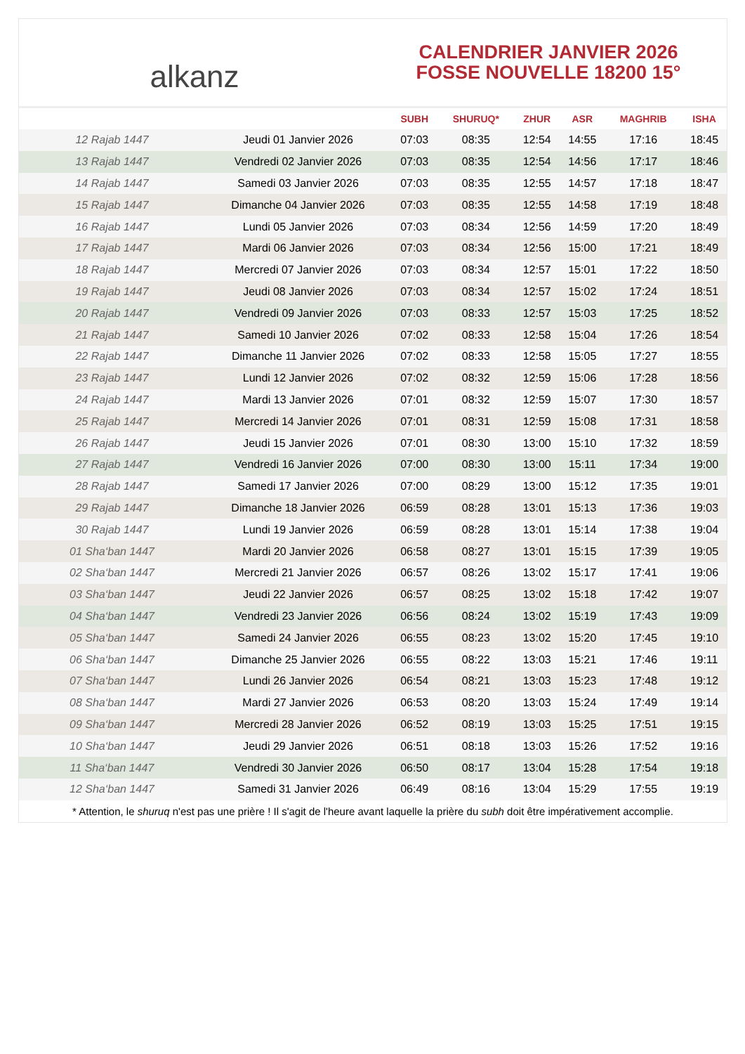alkanz
CALENDRIER JANVIER 2026
FOSSE NOUVELLE 18200 15°
| | | SUBH | SHURUQ* | ZHUR | ASR | MAGHRIB | ISHA |
| --- | --- | --- | --- | --- | --- | --- | --- |
| 12 Rajab 1447 | Jeudi 01 Janvier 2026 | 07:03 | 08:35 | 12:54 | 14:55 | 17:16 | 18:45 |
| 13 Rajab 1447 | Vendredi 02 Janvier 2026 | 07:03 | 08:35 | 12:54 | 14:56 | 17:17 | 18:46 |
| 14 Rajab 1447 | Samedi 03 Janvier 2026 | 07:03 | 08:35 | 12:55 | 14:57 | 17:18 | 18:47 |
| 15 Rajab 1447 | Dimanche 04 Janvier 2026 | 07:03 | 08:35 | 12:55 | 14:58 | 17:19 | 18:48 |
| 16 Rajab 1447 | Lundi 05 Janvier 2026 | 07:03 | 08:34 | 12:56 | 14:59 | 17:20 | 18:49 |
| 17 Rajab 1447 | Mardi 06 Janvier 2026 | 07:03 | 08:34 | 12:56 | 15:00 | 17:21 | 18:49 |
| 18 Rajab 1447 | Mercredi 07 Janvier 2026 | 07:03 | 08:34 | 12:57 | 15:01 | 17:22 | 18:50 |
| 19 Rajab 1447 | Jeudi 08 Janvier 2026 | 07:03 | 08:34 | 12:57 | 15:02 | 17:24 | 18:51 |
| 20 Rajab 1447 | Vendredi 09 Janvier 2026 | 07:03 | 08:33 | 12:57 | 15:03 | 17:25 | 18:52 |
| 21 Rajab 1447 | Samedi 10 Janvier 2026 | 07:02 | 08:33 | 12:58 | 15:04 | 17:26 | 18:54 |
| 22 Rajab 1447 | Dimanche 11 Janvier 2026 | 07:02 | 08:33 | 12:58 | 15:05 | 17:27 | 18:55 |
| 23 Rajab 1447 | Lundi 12 Janvier 2026 | 07:02 | 08:32 | 12:59 | 15:06 | 17:28 | 18:56 |
| 24 Rajab 1447 | Mardi 13 Janvier 2026 | 07:01 | 08:32 | 12:59 | 15:07 | 17:30 | 18:57 |
| 25 Rajab 1447 | Mercredi 14 Janvier 2026 | 07:01 | 08:31 | 12:59 | 15:08 | 17:31 | 18:58 |
| 26 Rajab 1447 | Jeudi 15 Janvier 2026 | 07:01 | 08:30 | 13:00 | 15:10 | 17:32 | 18:59 |
| 27 Rajab 1447 | Vendredi 16 Janvier 2026 | 07:00 | 08:30 | 13:00 | 15:11 | 17:34 | 19:00 |
| 28 Rajab 1447 | Samedi 17 Janvier 2026 | 07:00 | 08:29 | 13:00 | 15:12 | 17:35 | 19:01 |
| 29 Rajab 1447 | Dimanche 18 Janvier 2026 | 06:59 | 08:28 | 13:01 | 15:13 | 17:36 | 19:03 |
| 30 Rajab 1447 | Lundi 19 Janvier 2026 | 06:59 | 08:28 | 13:01 | 15:14 | 17:38 | 19:04 |
| 01 Sha‘ban 1447 | Mardi 20 Janvier 2026 | 06:58 | 08:27 | 13:01 | 15:15 | 17:39 | 19:05 |
| 02 Sha‘ban 1447 | Mercredi 21 Janvier 2026 | 06:57 | 08:26 | 13:02 | 15:17 | 17:41 | 19:06 |
| 03 Sha‘ban 1447 | Jeudi 22 Janvier 2026 | 06:57 | 08:25 | 13:02 | 15:18 | 17:42 | 19:07 |
| 04 Sha‘ban 1447 | Vendredi 23 Janvier 2026 | 06:56 | 08:24 | 13:02 | 15:19 | 17:43 | 19:09 |
| 05 Sha‘ban 1447 | Samedi 24 Janvier 2026 | 06:55 | 08:23 | 13:02 | 15:20 | 17:45 | 19:10 |
| 06 Sha‘ban 1447 | Dimanche 25 Janvier 2026 | 06:55 | 08:22 | 13:03 | 15:21 | 17:46 | 19:11 |
| 07 Sha‘ban 1447 | Lundi 26 Janvier 2026 | 06:54 | 08:21 | 13:03 | 15:23 | 17:48 | 19:12 |
| 08 Sha‘ban 1447 | Mardi 27 Janvier 2026 | 06:53 | 08:20 | 13:03 | 15:24 | 17:49 | 19:14 |
| 09 Sha‘ban 1447 | Mercredi 28 Janvier 2026 | 06:52 | 08:19 | 13:03 | 15:25 | 17:51 | 19:15 |
| 10 Sha‘ban 1447 | Jeudi 29 Janvier 2026 | 06:51 | 08:18 | 13:03 | 15:26 | 17:52 | 19:16 |
| 11 Sha‘ban 1447 | Vendredi 30 Janvier 2026 | 06:50 | 08:17 | 13:04 | 15:28 | 17:54 | 19:18 |
| 12 Sha‘ban 1447 | Samedi 31 Janvier 2026 | 06:49 | 08:16 | 13:04 | 15:29 | 17:55 | 19:19 |
* Attention, le shuruq n'est pas une prière ! Il s'agit de l'heure avant laquelle la prière du subh doit être impérativement accomplie.